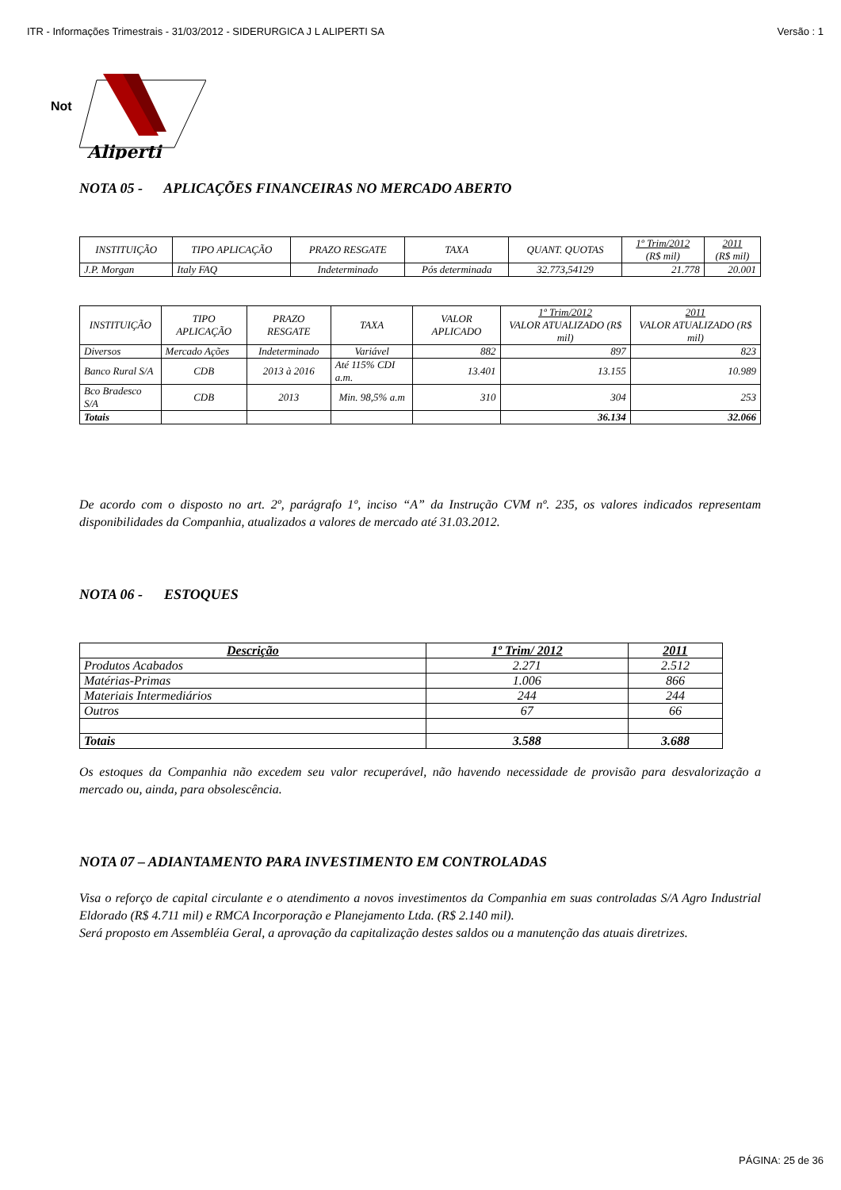ITR - Informações Trimestrais - 31/03/2012 - SIDERURGICA J L ALIPERTI SA Versão : 1
Not
Aliperti
NOTA 05 - APLICAÇÕES FINANCEIRAS NO MERCADO ABERTO
| INSTITUIÇÃO | TIPO APLICAÇÃO | PRAZO RESGATE | TAXA | QUANT. QUOTAS | 1º Trim/2012 (R$ mil) | 2011 (R$ mil) |
| --- | --- | --- | --- | --- | --- | --- |
| J.P. Morgan | Italy FAQ | Indeterminado | Pós determinada | 32.773,54129 | 21.778 | 20.001 |
| INSTITUIÇÃO | TIPO APLICAÇÃO | PRAZO RESGATE | TAXA | VALOR APLICADO | 1º Trim/2012 VALOR ATUALIZADO (R$ mil) | 2011 VALOR ATUALIZADO (R$ mil) |
| --- | --- | --- | --- | --- | --- | --- |
| Diversos | Mercado Ações | Indeterminado | Variável | 882 | 897 | 823 |
| Banco Rural S/A | CDB | 2013 à 2016 | Até 115% CDI a.m. | 13.401 | 13.155 | 10.989 |
| Bco Bradesco S/A | CDB | 2013 | Min. 98,5% a.m | 310 | 304 | 253 |
| Totais | | | | | 36.134 | 32.066 |
De acordo com o disposto no art. 2º, parágrafo 1º, inciso “A” da Instrução CVM nº. 235, os valores indicados representam disponibilidades da Companhia, atualizados a valores de mercado até 31.03.2012.
NOTA 06 - ESTOQUES
| Descrição | 1º Trim/ 2012 | 2011 |
| --- | --- | --- |
| Produtos Acabados | 2.271 | 2.512 |
| Matérias-Primas | 1.006 | 866 |
| Materiais Intermediários | 244 | 244 |
| Outros | 67 | 66 |
| Totais | 3.588 | 3.688 |
Os estoques da Companhia não excedem seu valor recuperável, não havendo necessidade de provisão para desvalorização a mercado ou, ainda, para obsolescência.
NOTA 07 – ADIANTAMENTO PARA INVESTIMENTO EM CONTROLADAS
Visa o reforço de capital circulante e o atendimento a novos investimentos da Companhia em suas controladas S/A Agro Industrial Eldorado (R$ 4.711 mil) e RMCA Incorporação e Planejamento Ltda. (R$ 2.140 mil).
Será proposto em Assembléia Geral, a aprovação da capitalização destes saldos ou a manutenção das atuais diretrizes.
PÁGINA: 25 de 36